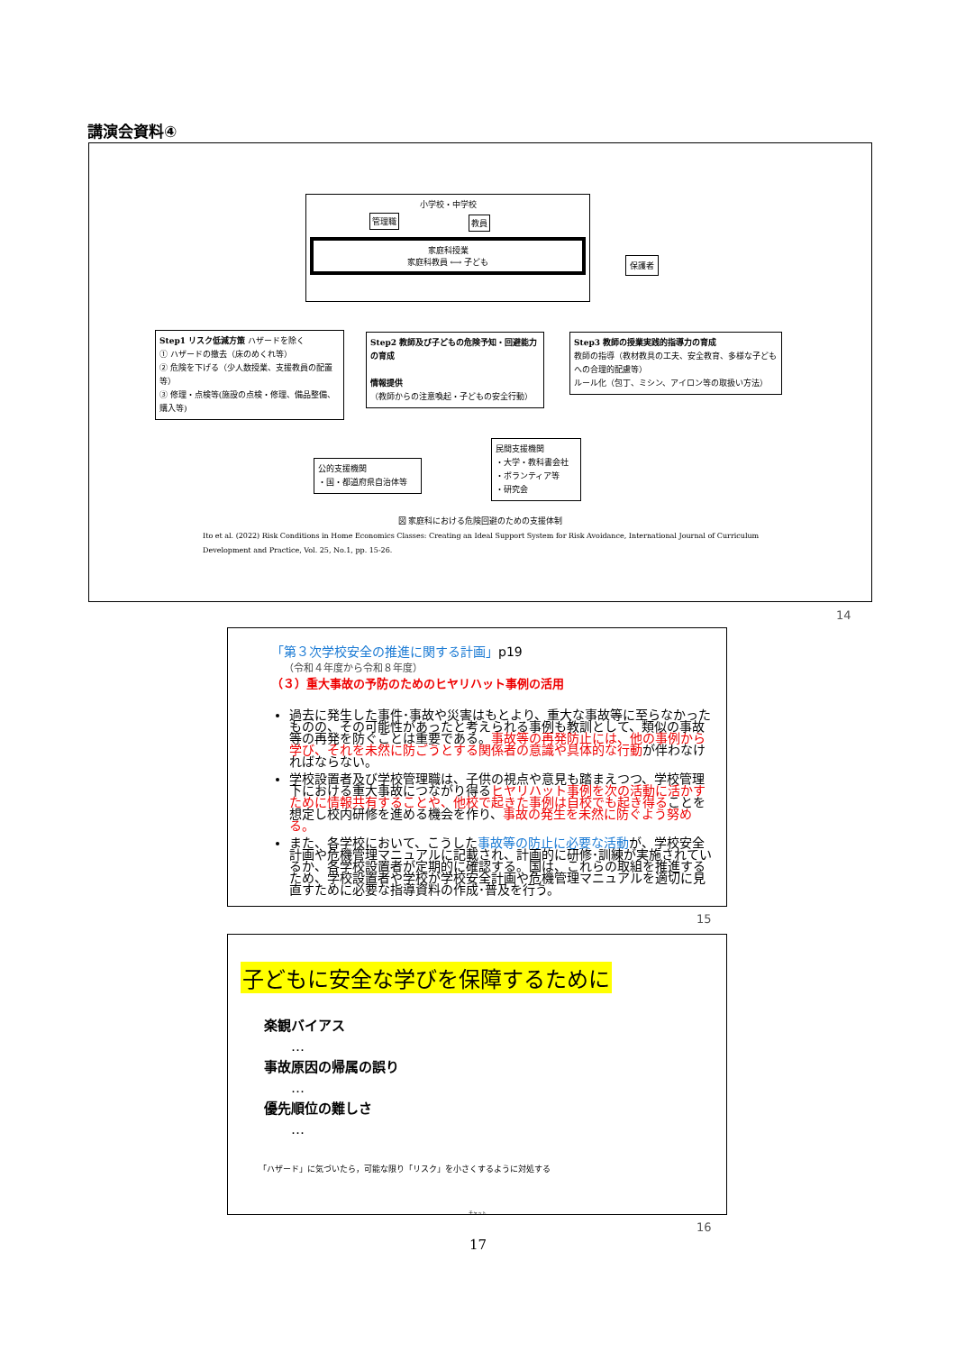講演会資料④
小学校・中学校
家庭科授業
家庭科教員 ⟷ 子ども
管理職 教員
保護者
Step1 リスク低減方策 ハザードを除く
① ハザードの撤去（床のめくれ等）
② 危険を下げる（少人数授業、支援教員の配置等）
③ 修理・点検等(施設の点検・修理、備品整備、購入等)
Step2 教師及び子どもの危険予知・回避能力の育成
情報提供
（教師からの注意喚起・子どもの安全行動）
Step3 教師の授業実践的指導力の育成
教師の指導（教材教具の工夫、安全教育、多様な子どもへの合理的配慮等）
ルール化（包丁、ミシン、アイロン等の取扱い方法）
公的支援機関
・国・都道府県自治体等
民間支援機関
・大学・教科書会社
・ボランティア等
・研究会
図 家庭科における危険回避のための支援体制
Ito et al. (2022) Risk Conditions in Home Economics Classes: Creating an Ideal Support System for Risk Avoidance, International Journal of Curriculum Development and Practice, Vol. 25, No.1, pp. 15-26.
14
「第３次学校安全の推進に関する計画」p19
（令和４年度から令和８年度）
（３）重大事故の予防のためのヒヤリハット事例の活用
過去に発生した事件･事故や災害はもとより、重大な事故等に至らなかったものの、その可能性があったと考えられる事例も教訓として、類似の事故等の再発を防ぐことは重要である。事故等の再発防止には、他の事例から学び、それを未然に防ごうとする関係者の意識や具体的な行動が伴わなければならない。
学校設置者及び学校管理職は、子供の視点や意見も踏まえつつ、学校管理下における重大事故につながり得るヒヤリハット事例を次の活動に活かすために情報共有することや、他校で起きた事例は自校でも起き得ることを想定し校内研修を進める機会を作り、事故の発生を未然に防ぐよう努める。
また、各学校において、こうした事故等の防止に必要な活動が、学校安全計画や危機管理マニュアルに記載され、計画的に研修･訓練が実施されているか、各学校設置者が定期的に確認する。国は、これらの取組を推進するため、学校設置者や学校が学校安全計画や危機管理マニュアルを適切に見直すために必要な指導資料の作成･普及を行う。
15
子どもに安全な学びを保障するために
楽観バイアス
…
事故原因の帰属の誤り
…
優先順位の難しさ
…
「ハザード」に気づいたら，可能な限り「リスク」を小さくするように対処する
チャット
16
17